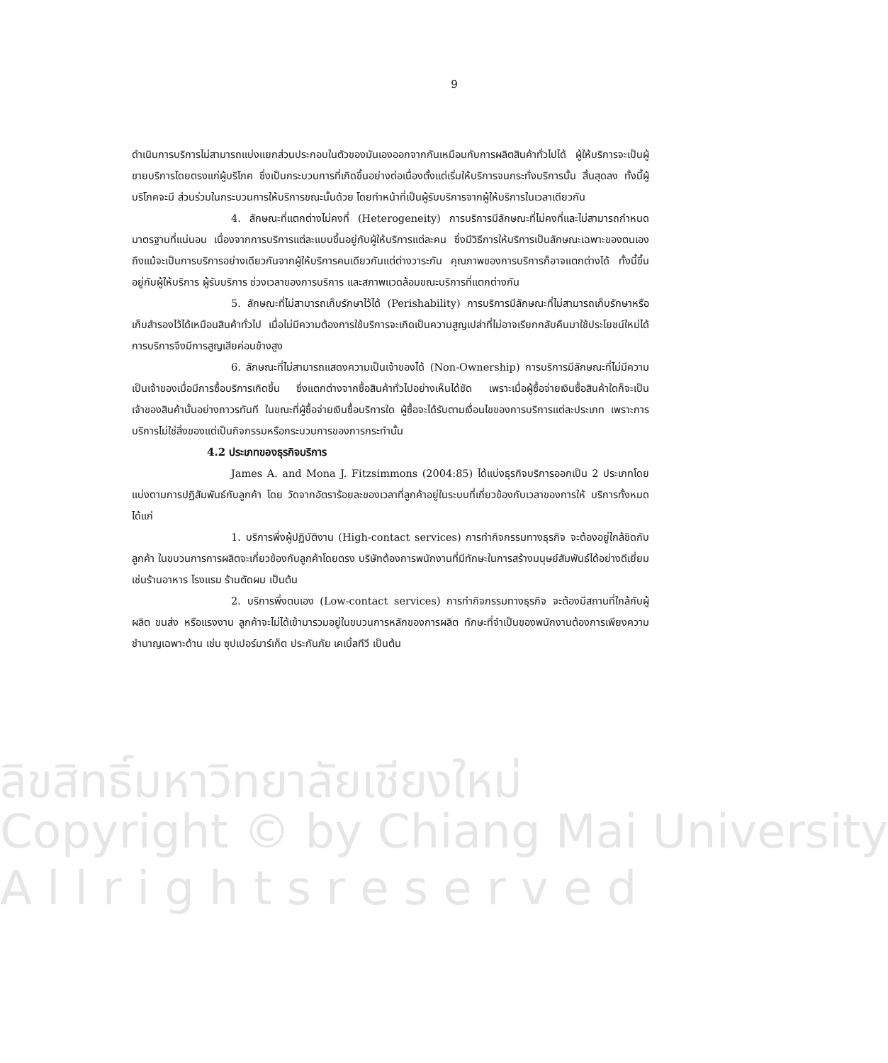ลิขสิทธิ์มหาวิทยาลัยเชียงใหม่
Copyright © by Chiang Mai University
A l l r i g h t s r e s e r v e d
9
ดำเนินการบริการไม่สามารถแบ่งแยกส่วนประกอบในตัวของมันเองออกจากกันเหมือนกับการผลิตสินค้าทั่วไปได้ ผู้ให้บริการจะเป็นผู้ขายบริการโดยตรงแก่ผู้บริโภค ซึ่งเป็นกระบวนการที่เกิดขึ้นอย่างต่อเนื่องตั้งแต่เริ่มให้บริการจนกระทั่งบริการนั้น สิ้นสุดลง ทั้งนี้ผู้บริโภคจะมี ส่วนร่วมในกระบวนการให้บริการขณะนั้นด้วย โดยทำหน้าที่เป็นผู้รับบริการจากผู้ให้บริการในเวลาเดียวกัน
4. ลักษณะที่แตกต่างไม่คงที่ (Heterogeneity) การบริการมีลักษณะที่ไม่คงที่และไม่สามารถกำหนดมาตรฐานที่แน่นอน เนื่องจากการบริการแต่ละแบบขึ้นอยู่กับผู้ให้บริการแต่ละคน ซึ่งมีวิธีการให้บริการเป็นลักษณะเฉพาะของตนเอง ถึงแม้จะเป็นการบริการอย่างเดียวกันจากผู้ให้บริการคนเดียวกันแต่ต่างวาระกัน คุณภาพของการบริการก็อาจแตกต่างได้ ทั้งนี้ขึ้นอยู่กับผู้ให้บริการ ผู้รับบริการ ช่วงเวลาของการบริการ และสภาพแวดล้อมขณะบริการที่แตกต่างกัน
5. ลักษณะที่ไม่สามารถเก็บรักษาไว้ได้ (Perishability) การบริการมีลักษณะที่ไม่สามารถเก็บรักษาหรือเก็บสำรองไว้ได้เหมือนสินค้าทั่วไป เมื่อไม่มีความต้องการใช้บริการจะเกิดเป็นความสูญเปล่าที่ไม่อาจเรียกกลับคืนมาใช้ประโยชน์ใหม่ได้ การบริการจึงมีการสูญเสียค่อนข้างสูง
6. ลักษณะที่ไม่สามารถแสดงความเป็นเจ้าของได้ (Non-Ownership) การบริการมีลักษณะที่ไม่มีความเป็นเจ้าของเมื่อมีการซื้อบริการเกิดขึ้น ซึ่งแตกต่างจากซื้อสินค้าทั่วไปอย่างเห็นได้ชัด เพราะเมื่อผู้ซื้อจ่ายเงินซื้อสินค้าใดก็จะเป็นเจ้าของสินค้านั้นอย่างถาวรทันที ในขณะที่ผู้ซื้อจ่ายเงินซื้อบริการใด ผู้ซื้อจะได้รับตามเงื่อนไขของการบริการแต่ละประเภท เพราะการบริการไม่ใช่สิ่งของแต่เป็นกิจกรรมหรือกระบวนการของการกระทำนั้น
4.2 ประเภทของธุรกิจบริการ
James A. and Mona J. Fitzsimmons (2004:85) ได้แบ่งธุรกิจบริการออกเป็น 2 ประเภทโดยแบ่งตามการปฏิสัมพันธ์กับลูกค้า โดย วัดจากอัตราร้อยละของเวลาที่ลูกค้าอยู่ในระบบที่เกี่ยวข้องกับเวลาของการให้ บริการทั้งหมดได้แก่
1. บริการพึ่งผู้ปฏิบัติงาน (High-contact services) การทำกิจกรรมทางธุรกิจ จะต้องอยู่ใกล้ชิดกับลูกค้า ในขบวนการการผลิตจะเกี่ยวข้องกับลูกค้าโดยตรง บริษัทต้องการพนักงานที่มีทักษะในการสร้างมนุษย์สัมพันธ์ได้อย่างดีเยี่ยมเช่นร้านอาหาร โรงแรม ร้านตัดผม เป็นต้น
2. บริการพึ่งตนเอง (Low-contact services) การทำกิจกรรมทางธุรกิจ จะต้องมีสถานที่ใกล้กับผู้ผลิต ขนส่ง หรือแรงงาน ลูกค้าจะไม่ได้เข้ามารวมอยู่ในขบวนการหลักของการผลิต ทักษะที่จำเป็นของพนักงานต้องการเพียงความชำนาญเฉพาะด้าน เช่น ซุปเปอร์มาร์เก็ต ประกันภัย เคเบิ้ลทีวี เป็นต้น